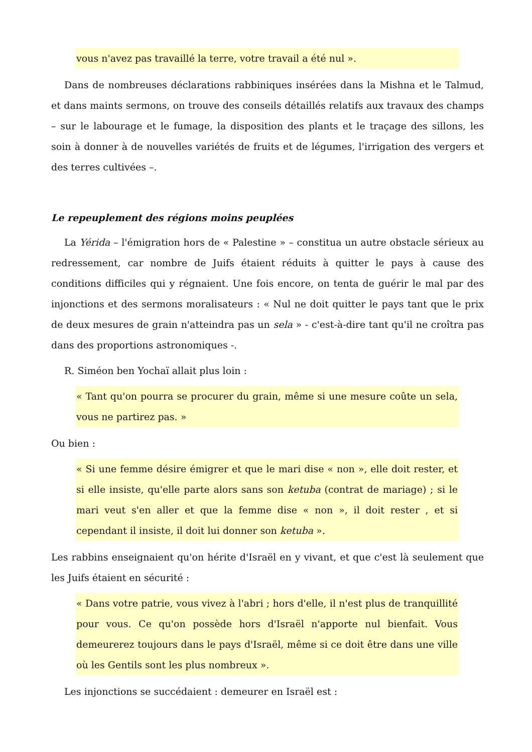vous n'avez pas travaillé la terre, votre travail a été nul ».
Dans de nombreuses déclarations rabbiniques insérées dans la Mishna et le Talmud, et dans maints sermons, on trouve des conseils détaillés relatifs aux travaux des champs – sur le labourage et le fumage, la disposition des plants et le traçage des sillons, les soin à donner à de nouvelles variétés de fruits et de légumes, l'irrigation des vergers et des terres cultivées –.
Le repeuplement des régions moins peuplées
La Yérida – l'émigration hors de « Palestine » – constitua un autre obstacle sérieux au redressement, car nombre de Juifs étaient réduits à quitter le pays à cause des conditions difficiles qui y régnaient. Une fois encore, on tenta de guérir le mal par des injonctions et des sermons moralisateurs : « Nul ne doit quitter le pays tant que le prix de deux mesures de grain n'atteindra pas un sela » - c'est-à-dire tant qu'il ne croîtra pas dans des proportions astronomiques -.
R. Siméon ben Yochaï allait plus loin :
« Tant qu'on pourra se procurer du grain, même si une mesure coûte un sela, vous ne partirez pas. »
Ou bien :
« Si une femme désire émigrer et que le mari dise « non », elle doit rester, et si elle insiste, qu'elle parte alors sans son ketuba (contrat de mariage) ; si le mari veut s'en aller et que la femme dise « non », il doit rester , et si cependant il insiste, il doit lui donner son ketuba ».
Les rabbins enseignaient qu'on hérite d'Israël en y vivant, et que c'est là seulement que les Juifs étaient en sécurité :
« Dans votre patrie, vous vivez à l'abri ; hors d'elle, il n'est plus de tranquillité pour vous. Ce qu'on possède hors d'Israël n'apporte nul bienfait. Vous demeurerez toujours dans le pays d'Israël, même si ce doit être dans une ville où les Gentils sont les plus nombreux ».
Les injonctions se succédaient : demeurer en Israël est :